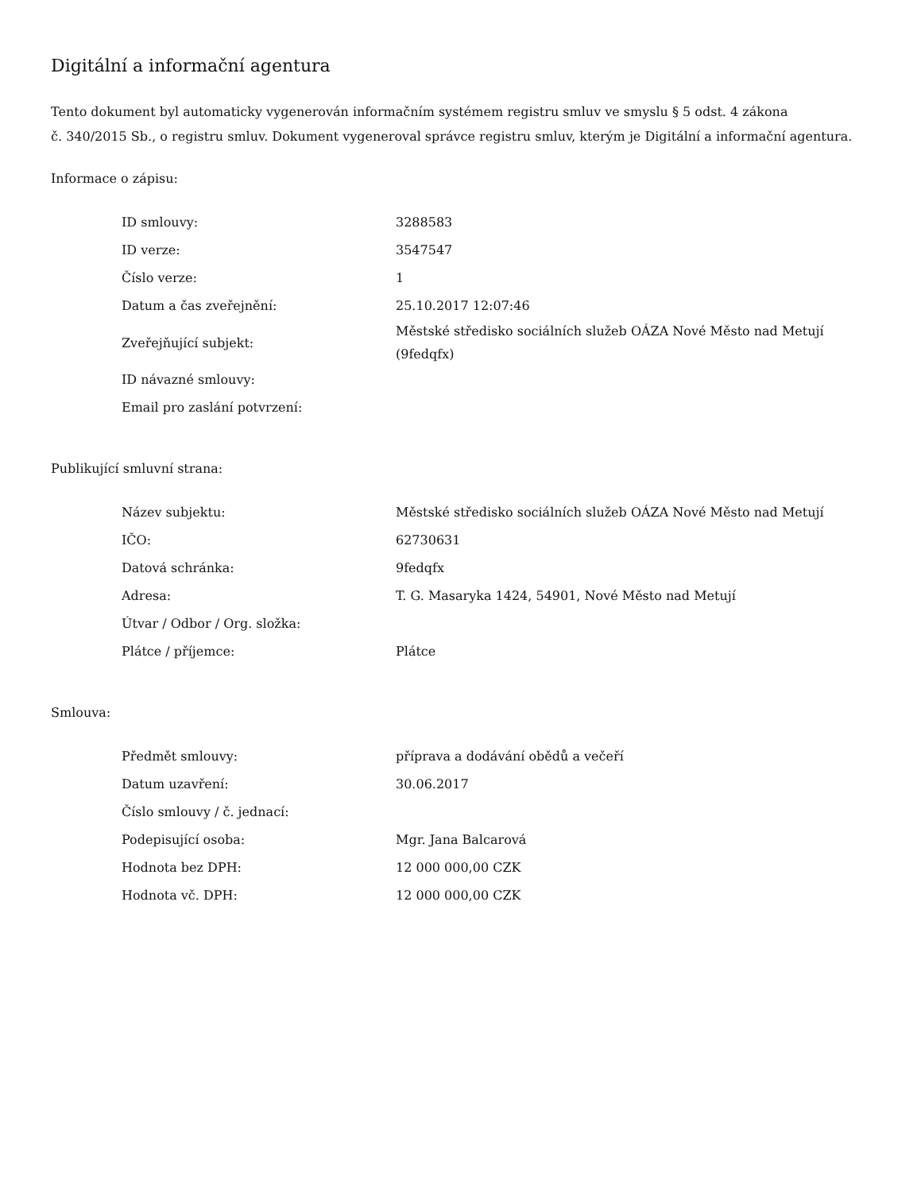Digitální a informační agentura
Tento dokument byl automaticky vygenerován informačním systémem registru smluv ve smyslu § 5 odst. 4 zákona
č. 340/2015 Sb., o registru smluv. Dokument vygeneroval správce registru smluv, kterým je Digitální a informační agentura.
Informace o zápisu:
| ID smlouvy: | 3288583 |
| ID verze: | 3547547 |
| Číslo verze: | 1 |
| Datum a čas zveřejnění: | 25.10.2017 12:07:46 |
| Zveřejňující subjekt: | Městské středisko sociálních služeb OÁZA Nové Město nad Metují (9fedqfx) |
| ID návazné smlouvy: | |
| Email pro zaslání potvrzení: | |
Publikující smluvní strana:
| Název subjektu: | Městské středisko sociálních služeb OÁZA Nové Město nad Metují |
| IČO: | 62730631 |
| Datová schránka: | 9fedqfx |
| Adresa: | T. G. Masaryka 1424, 54901, Nové Město nad Metují |
| Útvar / Odbor / Org. složka: | |
| Plátce / příjemce: | Plátce |
Smlouva:
| Předmět smlouvy: | příprava a dodávání obědů a večeří |
| Datum uzavření: | 30.06.2017 |
| Číslo smlouvy / č. jednací: | |
| Podepisující osoba: | Mgr. Jana Balcarová |
| Hodnota bez DPH: | 12 000 000,00 CZK |
| Hodnota vč. DPH: | 12 000 000,00 CZK |